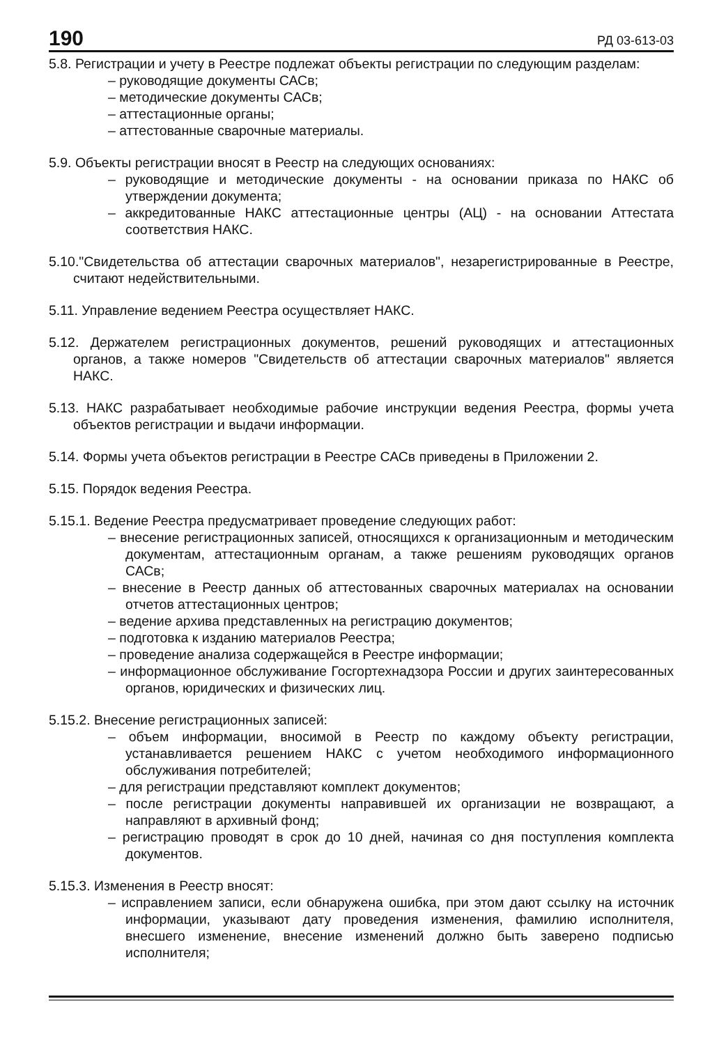190 РД 03-613-03
5.8. Регистрации и учету в Реестре подлежат объекты регистрации по следующим разделам:
– руководящие документы САСв;
– методические документы САСв;
– аттестационные органы;
– аттестованные сварочные материалы.
5.9. Объекты регистрации вносят в Реестр на следующих основаниях:
– руководящие и методические документы - на основании приказа по НАКС об утверждении документа;
– аккредитованные НАКС аттестационные центры (АЦ) - на основании Аттестата соответствия НАКС.
5.10."Свидетельства об аттестации сварочных материалов", незарегистрированные в Реестре, считают недействительными.
5.11. Управление ведением Реестра осуществляет НАКС.
5.12. Держателем регистрационных документов, решений руководящих и аттестационных органов, а также номеров "Свидетельств об аттестации сварочных материалов" является НАКС.
5.13. НАКС разрабатывает необходимые рабочие инструкции ведения Реестра, формы учета объектов регистрации и выдачи информации.
5.14. Формы учета объектов регистрации в Реестре САСв приведены в Приложении 2.
5.15. Порядок ведения Реестра.
5.15.1. Ведение Реестра предусматривает проведение следующих работ:
– внесение регистрационных записей, относящихся к организационным и методическим документам, аттестационным органам, а также решениям руководящих органов САСв;
– внесение в Реестр данных об аттестованных сварочных материалах на основании отчетов аттестационных центров;
– ведение архива представленных на регистрацию документов;
– подготовка к изданию материалов Реестра;
– проведение анализа содержащейся в Реестре информации;
– информационное обслуживание Госгортехнадзора России и других заинтересованных органов, юридических и физических лиц.
5.15.2. Внесение регистрационных записей:
– объем информации, вносимой в Реестр по каждому объекту регистрации, устанавливается решением НАКС с учетом необходимого информационного обслуживания потребителей;
– для регистрации представляют комплект документов;
– после регистрации документы направившей их организации не возвращают, а направляют в архивный фонд;
– регистрацию проводят в срок до 10 дней, начиная со дня поступления комплекта документов.
5.15.3. Изменения в Реестр вносят:
– исправлением записи, если обнаружена ошибка, при этом дают ссылку на источник информации, указывают дату проведения изменения, фамилию исполнителя, внесшего изменение, внесение изменений должно быть заверено подписью исполнителя;